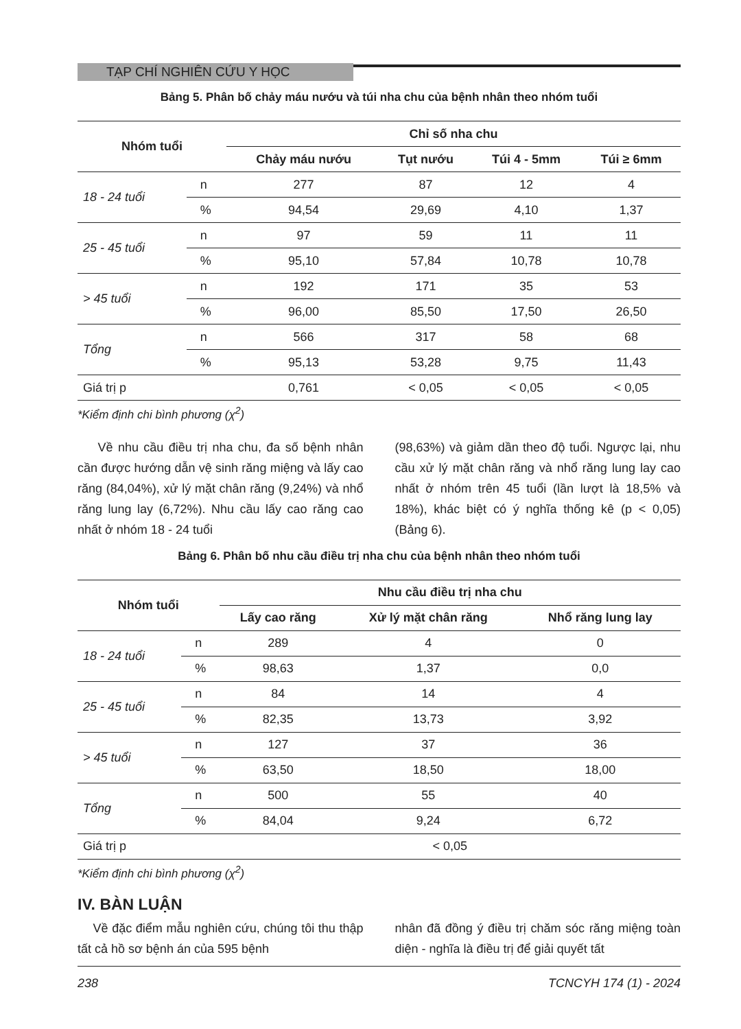TẠP CHÍ NGHIÊN CỨU Y HỌC
Bảng 5. Phân bố chảy máu nướu và túi nha chu của bệnh nhân theo nhóm tuổi
| Nhóm tuổi | | Chỉ số nha chu | | | |
| --- | --- | --- | --- | --- | --- |
| | | Chảy máu nướu | Tụt nướu | Túi 4 - 5mm | Túi ≥ 6mm |
| 18 - 24 tuổi | n | 277 | 87 | 12 | 4 |
| | % | 94,54 | 29,69 | 4,10 | 1,37 |
| 25 - 45 tuổi | n | 97 | 59 | 11 | 11 |
| | % | 95,10 | 57,84 | 10,78 | 10,78 |
| > 45 tuổi | n | 192 | 171 | 35 | 53 |
| | % | 96,00 | 85,50 | 17,50 | 26,50 |
| Tổng | n | 566 | 317 | 58 | 68 |
| | % | 95,13 | 53,28 | 9,75 | 11,43 |
| Giá trị p | | 0,761 | < 0,05 | < 0,05 | < 0,05 |
*Kiểm định chi bình phương (χ<sup>2</sup>)
Về nhu cầu điều trị nha chu, đa số bệnh nhân cần được hướng dẫn vệ sinh răng miệng và lấy cao răng (84,04%), xử lý mặt chân răng (9,24%) và nhổ răng lung lay (6,72%). Nhu cầu lấy cao răng cao nhất ở nhóm 18 - 24 tuổi
(98,63%) và giảm dần theo độ tuổi. Ngược lại, nhu cầu xử lý mặt chân răng và nhổ răng lung lay cao nhất ở nhóm trên 45 tuổi (lần lượt là 18,5% và 18%), khác biệt có ý nghĩa thống kê (p < 0,05) (Bảng 6).
Bảng 6. Phân bố nhu cầu điều trị nha chu của bệnh nhân theo nhóm tuổi
| Nhóm tuổi | | Nhu cầu điều trị nha chu | | |
| --- | --- | --- | --- | --- |
| | | Lấy cao răng | Xử lý mặt chân răng | Nhổ răng lung lay |
| 18 - 24 tuổi | n | 289 | 4 | 0 |
| | % | 98,63 | 1,37 | 0,0 |
| 25 - 45 tuổi | n | 84 | 14 | 4 |
| | % | 82,35 | 13,73 | 3,92 |
| > 45 tuổi | n | 127 | 37 | 36 |
| | % | 63,50 | 18,50 | 18,00 |
| Tổng | n | 500 | 55 | 40 |
| | % | 84,04 | 9,24 | 6,72 |
| Giá trị p | | < 0,05 | | |
*Kiểm định chi bình phương (χ<sup>2</sup>)
IV. BÀN LUẬN
Về đặc điểm mẫu nghiên cứu, chúng tôi thu thập tất cả hồ sơ bệnh án của 595 bệnh
nhân đã đồng ý điều trị chăm sóc răng miệng toàn diện - nghĩa là điều trị để giải quyết tất
238 TCNCYH 174 (1) - 2024